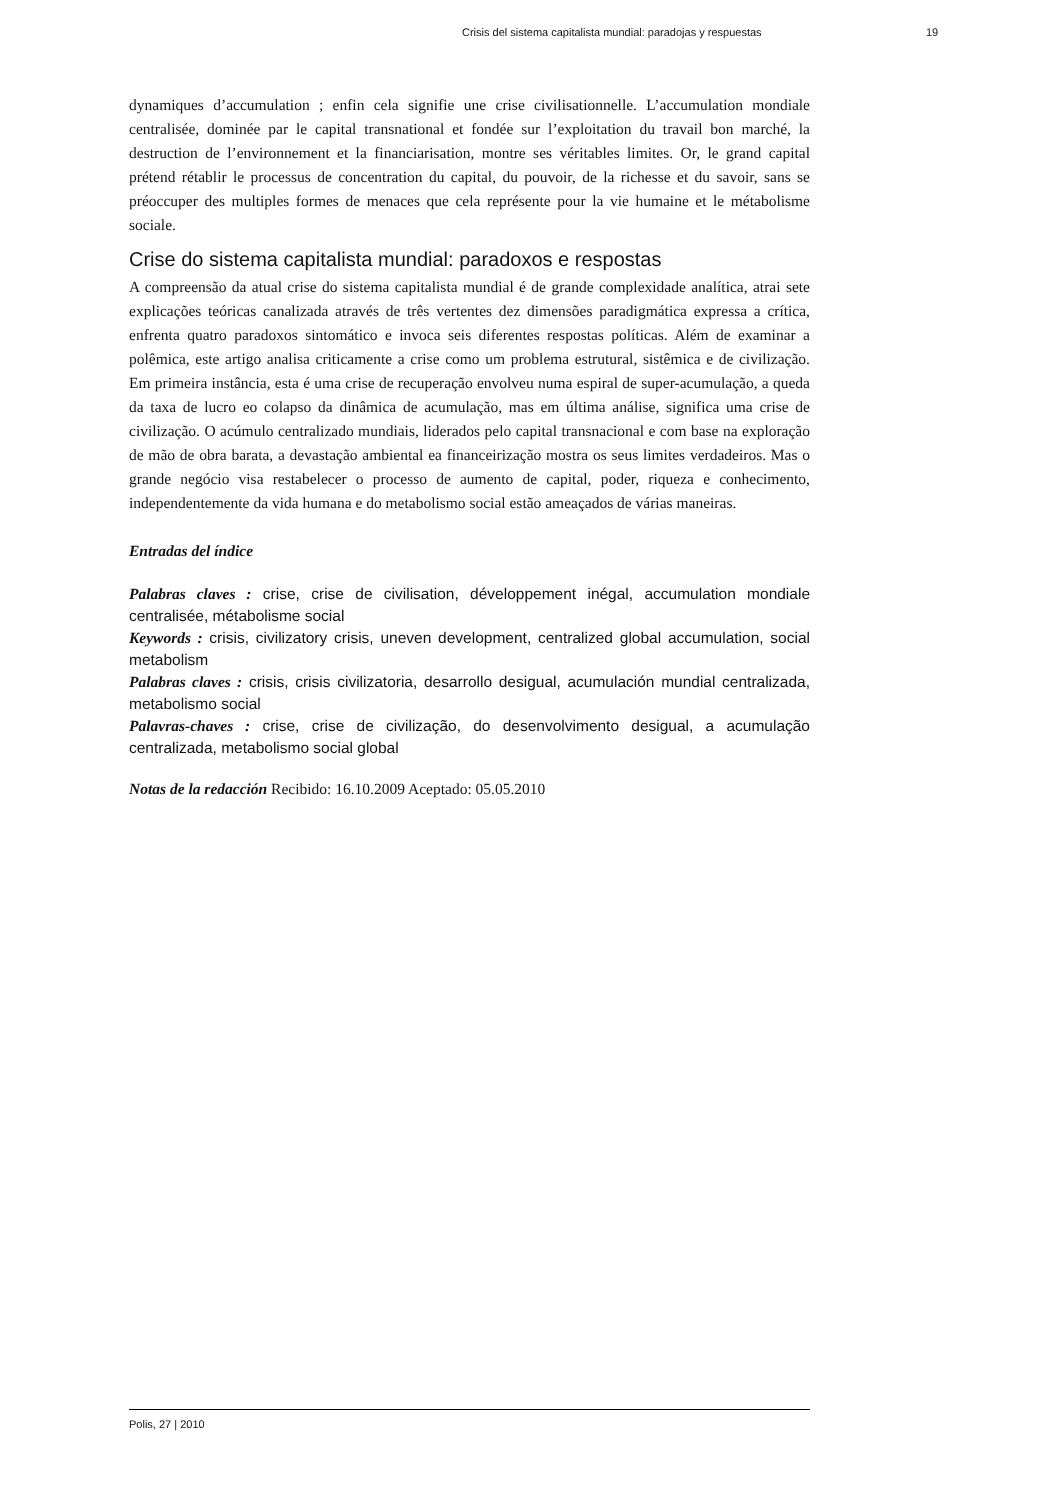Crisis del sistema capitalista mundial: paradojas y respuestas 19
dynamiques d’accumulation ; enfin cela signifie une crise civilisationnelle. L’accumulation mondiale centralisée, dominée par le capital transnational et fondée sur l’exploitation du travail bon marché, la destruction de l’environnement et la financiarisation, montre ses véritables limites. Or, le grand capital prétend rétablir le processus de concentration du capital, du pouvoir, de la richesse et du savoir, sans se préoccuper des multiples formes de menaces que cela représente pour la vie humaine et le métabolisme sociale.
Crise do sistema capitalista mundial: paradoxos e respostas
A compreensão da atual crise do sistema capitalista mundial é de grande complexidade analítica, atrai sete explicações teóricas canalizada através de três vertentes dez dimensões paradigmática expressa a crítica, enfrenta quatro paradoxos sintomático e invoca seis diferentes respostas políticas. Além de examinar a polêmica, este artigo analisa criticamente a crise como um problema estrutural, sistêmica e de civilização. Em primeira instância, esta é uma crise de recuperação envolveu numa espiral de super-acumulação, a queda da taxa de lucro eo colapso da dinâmica de acumulação, mas em última análise, significa uma crise de civilização. O acúmulo centralizado mundiais, liderados pelo capital transnacional e com base na exploração de mão de obra barata, a devastação ambiental ea financeirização mostra os seus limites verdadeiros. Mas o grande negócio visa restabelecer o processo de aumento de capital, poder, riqueza e conhecimento, independentemente da vida humana e do metabolismo social estão ameaçados de várias maneiras.
Entradas del índice
Palabras claves : crise, crise de civilisation, développement inégal, accumulation mondiale centralisée, métabolisme social
Keywords : crisis, civilizatory crisis, uneven development, centralized global accumulation, social metabolism
Palabras claves : crisis, crisis civilizatoria, desarrollo desigual, acumulación mundial centralizada, metabolismo social
Palavras-chaves : crise, crise de civilização, do desenvolvimento desigual, a acumulação centralizada, metabolismo social global
Notas de la redacción Recibido: 16.10.2009 Aceptado: 05.05.2010
Polis, 27 | 2010